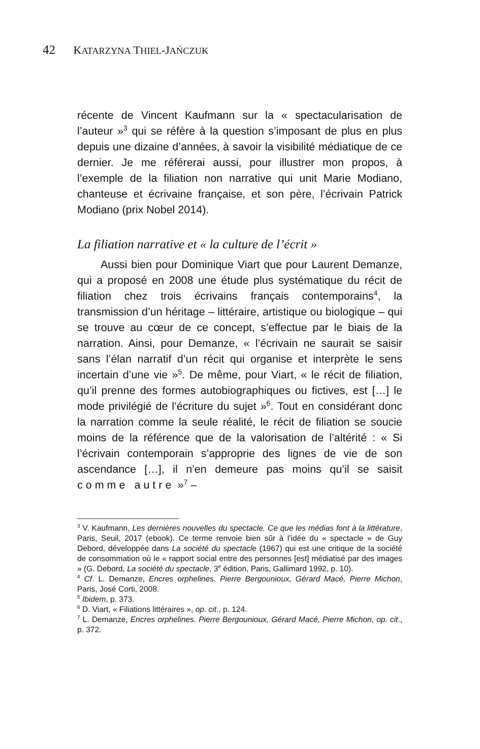42 KATARZYNA THIEL-JAŃCZUK
récente de Vincent Kaufmann sur la « spectacularisation de l’auteur »<sup>3</sup> qui se réfère à la question s’imposant de plus en plus depuis une dizaine d’années, à savoir la visibilité médiatique de ce dernier. Je me référerai aussi, pour illustrer mon propos, à l’exemple de la filiation non narrative qui unit Marie Modiano, chanteuse et écrivaine française, et son père, l’écrivain Patrick Modiano (prix Nobel 2014).
La filiation narrative et « la culture de l’écrit »
Aussi bien pour Dominique Viart que pour Laurent Demanze, qui a proposé en 2008 une étude plus systématique du récit de filiation chez trois écrivains français contemporains<sup>4</sup>, la transmission d’un héritage – littéraire, artistique ou biologique – qui se trouve au cœur de ce concept, s’effectue par le biais de la narration. Ainsi, pour Demanze, « l’écrivain ne saurait se saisir sans l’élan narratif d’un récit qui organise et interprète le sens incertain d’une vie »<sup>5</sup>. De même, pour Viart, « le récit de filiation, qu’il prenne des formes autobiographiques ou fictives, est […] le mode privilégié de l’écriture du sujet »<sup>6</sup>. Tout en considérant donc la narration comme la seule réalité, le récit de filiation se soucie moins de la référence que de la valorisation de l’altérité : « Si l’écrivain contemporain s’approprie des lignes de vie de son ascendance […], il n’en demeure pas moins qu’il se saisit comme autre »<sup>7</sup> –
<sup>3</sup> V. Kaufmann, Les dernières nouvelles du spectacle. Ce que les médias font à la littérature, Paris, Seuil, 2017 (ebook). Ce terme renvoie bien sûr à l’idée du « spectacle » de Guy Debord, développée dans La société du spectacle (1967) qui est une critique de la société de consommation où le « rapport social entre des personnes [est] médiatisé par des images » (G. Debord, La société du spectacle, 3<sup>e</sup> édition, Paris, Gallimard 1992, p. 10).
<sup>4</sup> Cf. L. Demanze, Encres orphelines. Pierre Bergounioux, Gérard Macé, Pierre Michon, Paris, José Corti, 2008.
<sup>5</sup> Ibidem, p. 373.
<sup>6</sup> D. Viart, « Filiations littéraires », op. cit., p. 124.
<sup>7</sup> L. Demanze, Encres orphelines. Pierre Bergounioux, Gérard Macé, Pierre Michon, op. cit., p. 372.